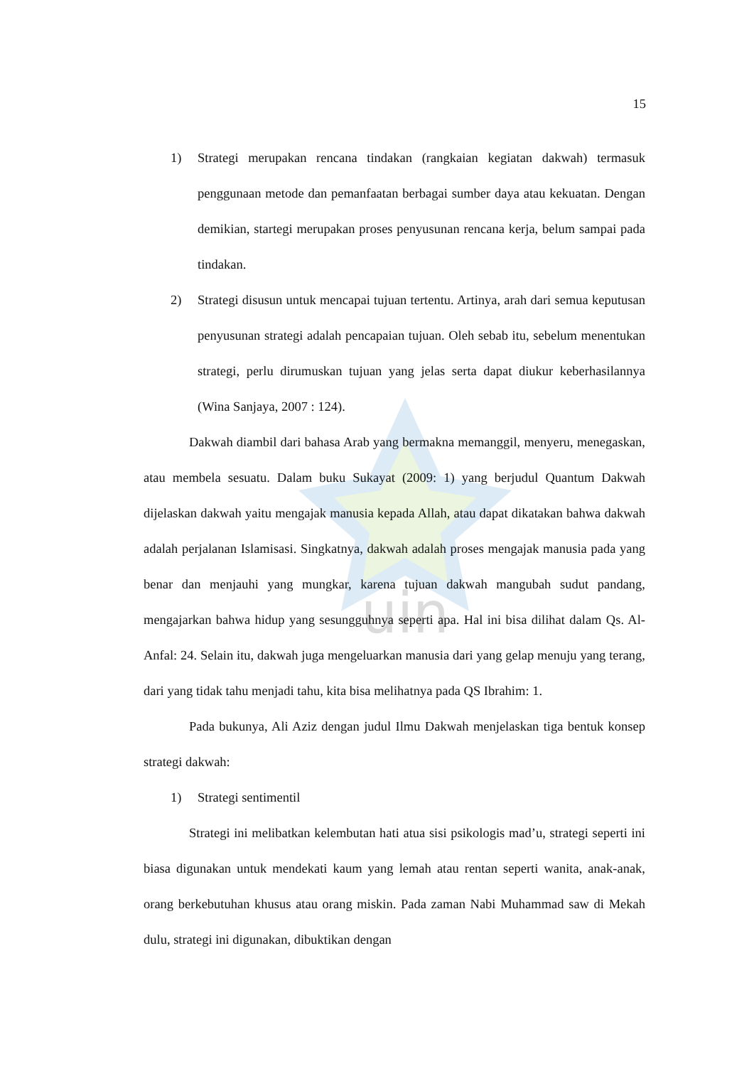uin
15
1) Strategi merupakan rencana tindakan (rangkaian kegiatan dakwah) termasuk penggunaan metode dan pemanfaatan berbagai sumber daya atau kekuatan. Dengan demikian, startegi merupakan proses penyusunan rencana kerja, belum sampai pada tindakan.
2) Strategi disusun untuk mencapai tujuan tertentu. Artinya, arah dari semua keputusan penyusunan strategi adalah pencapaian tujuan. Oleh sebab itu, sebelum menentukan strategi, perlu dirumuskan tujuan yang jelas serta dapat diukur keberhasilannya (Wina Sanjaya, 2007 : 124).
Dakwah diambil dari bahasa Arab yang bermakna memanggil, menyeru, menegaskan, atau membela sesuatu. Dalam buku Sukayat (2009: 1) yang berjudul Quantum Dakwah dijelaskan dakwah yaitu mengajak manusia kepada Allah, atau dapat dikatakan bahwa dakwah adalah perjalanan Islamisasi. Singkatnya, dakwah adalah proses mengajak manusia pada yang benar dan menjauhi yang mungkar, karena tujuan dakwah mangubah sudut pandang, mengajarkan bahwa hidup yang sesungguhnya seperti apa. Hal ini bisa dilihat dalam Qs. Al-Anfal: 24. Selain itu, dakwah juga mengeluarkan manusia dari yang gelap menuju yang terang, dari yang tidak tahu menjadi tahu, kita bisa melihatnya pada QS Ibrahim: 1.
Pada bukunya, Ali Aziz dengan judul Ilmu Dakwah menjelaskan tiga bentuk konsep strategi dakwah:
1) Strategi sentimentil
Strategi ini melibatkan kelembutan hati atua sisi psikologis mad’u, strategi seperti ini biasa digunakan untuk mendekati kaum yang lemah atau rentan seperti wanita, anak-anak, orang berkebutuhan khusus atau orang miskin. Pada zaman Nabi Muhammad saw di Mekah dulu, strategi ini digunakan, dibuktikan dengan